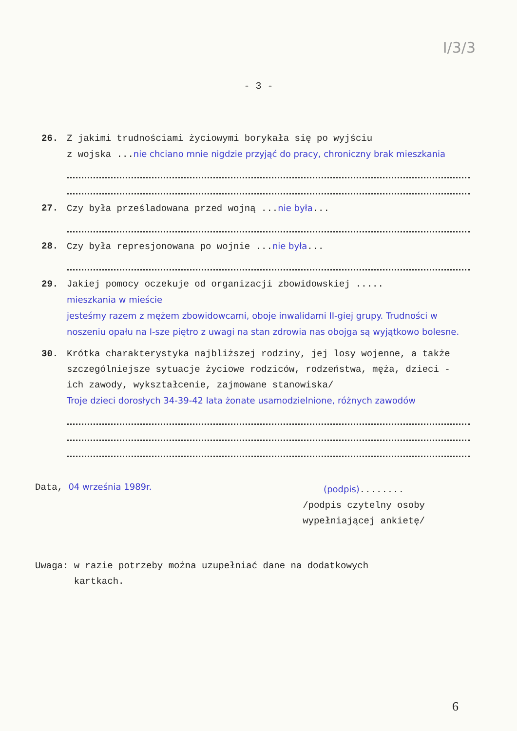I/3/3
- 3 -
26. Z jakimi trudnościami życiowymi borykała się po wyjściu
z wojska ...nie chciano mnie nigdzie przyjąć do pracy, chroniczny brak mieszkania
27. Czy była prześladowana przed wojną ...nie była...
28. Czy była represjonowana po wojnie ...nie była...
29. Jakiej pomocy oczekuje od organizacji zbowidowskiej .....
mieszkania w mieście
jesteśmy razem z mężem zbowidowcami, oboje inwalidami II-giej grupy. Trudności w noszeniu opału na I-sze piętro z uwagi na stan zdrowia nas obojga są wyjątkowo bolesne.
30. Krótka charakterystyka najbliższej rodziny, jej losy wojenne, a także szczególniejsze sytuacje życiowe rodziców, rodzeństwa, męża, dzieci - ich zawody, wykształcenie, zajmowane stanowiska/
Troje dzieci dorosłych 34-39-42 lata żonate usamodzielnione, różnych zawodów
Data, 04 września 1989r.
(podpis)........
/podpis czytelny osoby
wypełniającej ankietę/
Uwaga: w razie potrzeby można uzupełniać dane na dodatkowych
kartkach.
6